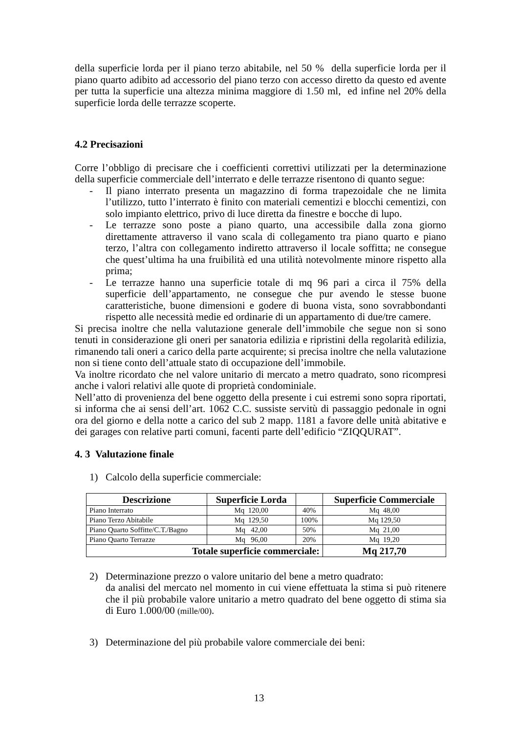della superficie lorda per il piano terzo abitabile, nel 50 % della superficie lorda per il piano quarto adibito ad accessorio del piano terzo con accesso diretto da questo ed avente per tutta la superficie una altezza minima maggiore di 1.50 ml, ed infine nel 20% della superficie lorda delle terrazze scoperte.
4.2 Precisazioni
Corre l’obbligo di precisare che i coefficienti correttivi utilizzati per la determinazione della superficie commerciale dell’interrato e delle terrazze risentono di quanto segue:
- Il piano interrato presenta un magazzino di forma trapezoidale che ne limita l’utilizzo, tutto l’interrato è finito con materiali cementizi e blocchi cementizi, con solo impianto elettrico, privo di luce diretta da finestre e bocche di lupo.
- Le terrazze sono poste a piano quarto, una accessibile dalla zona giorno direttamente attraverso il vano scala di collegamento tra piano quarto e piano terzo, l’altra con collegamento indiretto attraverso il locale soffitta; ne consegue che quest’ultima ha una fruibilità ed una utilità notevolmente minore rispetto alla prima;
- Le terrazze hanno una superficie totale di mq 96 pari a circa il 75% della superficie dell’appartamento, ne consegue che pur avendo le stesse buone caratteristiche, buone dimensioni e godere di buona vista, sono sovrabbondanti rispetto alle necessità medie ed ordinarie di un appartamento di due/tre camere.
Si precisa inoltre che nella valutazione generale dell’immobile che segue non si sono tenuti in considerazione gli oneri per sanatoria edilizia e ripristini della regolarità edilizia, rimanendo tali oneri a carico della parte acquirente; si precisa inoltre che nella valutazione non si tiene conto dell’attuale stato di occupazione dell’immobile.
Va inoltre ricordato che nel valore unitario di mercato a metro quadrato, sono ricompresi anche i valori relativi alle quote di proprietà condominiale.
Nell’atto di provenienza del bene oggetto della presente i cui estremi sono sopra riportati, si informa che ai sensi dell’art. 1062 C.C. sussiste servitù di passaggio pedonale in ogni ora del giorno e della notte a carico del sub 2 mapp. 1181 a favore delle unità abitative e dei garages con relative parti comuni, facenti parte dell’edificio “ZIQQURAT”.
4. 3 Valutazione finale
1) Calcolo della superficie commerciale:
| Descrizione | Superficie Lorda | | Superficie Commerciale |
| --- | --- | --- | --- |
| Piano Interrato | Mq 120,00 | 40% | Mq 48,00 |
| Piano Terzo Abitabile | Mq 129,50 | 100% | Mq 129,50 |
| Piano Quarto Soffitte/C.T./Bagno | Mq 42,00 | 50% | Mq 21,00 |
| Piano Quarto Terrazze | Mq 96,00 | 20% | Mq 19,20 |
| Totale superficie commerciale: | | | Mq 217,70 |
2) Determinazione prezzo o valore unitario del bene a metro quadrato:
da analisi del mercato nel momento in cui viene effettuata la stima si può ritenere che il più probabile valore unitario a metro quadrato del bene oggetto di stima sia di Euro 1.000/00 (mille/00).
3) Determinazione del più probabile valore commerciale dei beni:
13